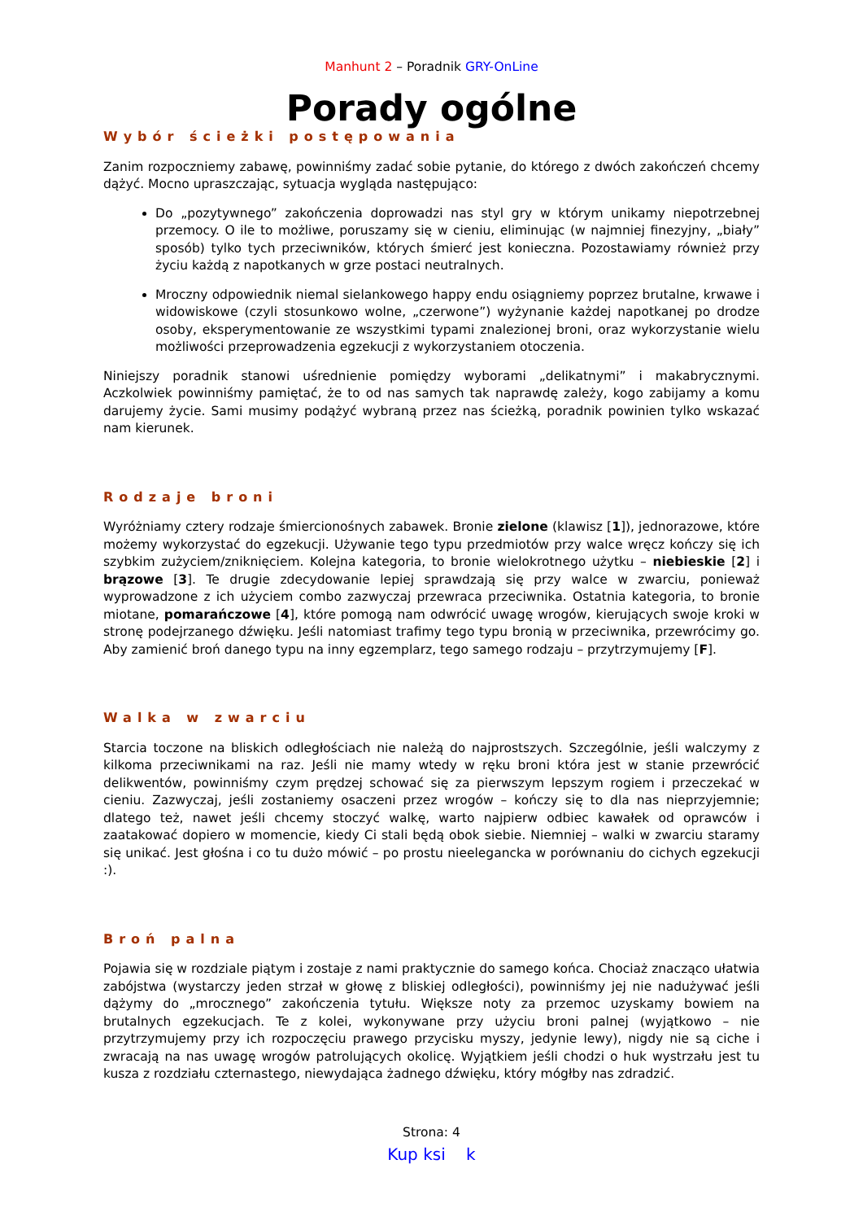Manhunt 2 – Poradnik GRY-OnLine
Porady ogólne
Wybór ścieżki postępowania
Zanim rozpoczniemy zabawę, powinniśmy zadać sobie pytanie, do którego z dwóch zakończeń chcemy dążyć. Mocno upraszczając, sytuacja wygląda następująco:
Do „pozytywnego” zakończenia doprowadzi nas styl gry w którym unikamy niepotrzebnej przemocy. O ile to możliwe, poruszamy się w cieniu, eliminując (w najmniej finezyjny, „biały” sposób) tylko tych przeciwników, których śmierć jest konieczna. Pozostawiamy również przy życiu każdą z napotkanych w grze postaci neutralnych.
Mroczny odpowiednik niemal sielankowego happy endu osiągniemy poprzez brutalne, krwawe i widowiskowe (czyli stosunkowo wolne, „czerwone”) wyżynanie każdej napotkanej po drodze osoby, eksperymentowanie ze wszystkimi typami znalezionej broni, oraz wykorzystanie wielu możliwości przeprowadzenia egzekucji z wykorzystaniem otoczenia.
Niniejszy poradnik stanowi uśrednienie pomiędzy wyborami „delikatnymi” i makabrycznymi. Aczkolwiek powinniśmy pamiętać, że to od nas samych tak naprawdę zależy, kogo zabijamy a komu darujemy życie. Sami musimy podążyć wybraną przez nas ścieżką, poradnik powinien tylko wskazać nam kierunek.
Rodzaje broni
Wyróżniamy cztery rodzaje śmiercionośnych zabawek. Bronie zielone (klawisz [1]), jednorazowe, które możemy wykorzystać do egzekucji. Używanie tego typu przedmiotów przy walce wręcz kończy się ich szybkim zużyciem/zniknięciem. Kolejna kategoria, to bronie wielokrotnego użytku – niebieskie [2] i brązowe [3]. Te drugie zdecydowanie lepiej sprawdzają się przy walce w zwarciu, ponieważ wyprowadzone z ich użyciem combo zazwyczaj przewraca przeciwnika. Ostatnia kategoria, to bronie miotane, pomarańczowe [4], które pomogą nam odwrócić uwagę wrogów, kierujących swoje kroki w stronę podejrzanego dźwięku. Jeśli natomiast trafimy tego typu bronią w przeciwnika, przewrócimy go. Aby zamienić broń danego typu na inny egzemplarz, tego samego rodzaju – przytrzymujemy [F].
Walka w zwarciu
Starcia toczone na bliskich odległościach nie należą do najprostszych. Szczególnie, jeśli walczymy z kilkoma przeciwnikami na raz. Jeśli nie mamy wtedy w ręku broni która jest w stanie przewrócić delikwentów, powinniśmy czym prędzej schować się za pierwszym lepszym rogiem i przeczekać w cieniu. Zazwyczaj, jeśli zostaniemy osaczeni przez wrogów – kończy się to dla nas nieprzyjemnie; dlatego też, nawet jeśli chcemy stoczyć walkę, warto najpierw odbiec kawałek od oprawców i zaatakować dopiero w momencie, kiedy Ci stali będą obok siebie. Niemniej – walki w zwarciu staramy się unikać. Jest głośna i co tu dużo mówić – po prostu nieelegancka w porównaniu do cichych egzekucji :).
Broń palna
Pojawia się w rozdziale piątym i zostaje z nami praktycznie do samego końca. Chociaż znacząco ułatwia zabójstwa (wystarczy jeden strzał w głowę z bliskiej odległości), powinniśmy jej nie nadużywać jeśli dążymy do „mrocznego” zakończenia tytułu. Większe noty za przemoc uzyskamy bowiem na brutalnych egzekucjach. Te z kolei, wykonywane przy użyciu broni palnej (wyjątkowo – nie przytrzymujemy przy ich rozpoczęciu prawego przycisku myszy, jedynie lewy), nigdy nie są ciche i zwracają na nas uwagę wrogów patrolujących okolicę. Wyjątkiem jeśli chodzi o huk wystrzału jest tu kusza z rozdziału czternastego, niewydająca żadnego dźwięku, który mógłby nas zdradzić.
Strona: 4
Kup ksi k